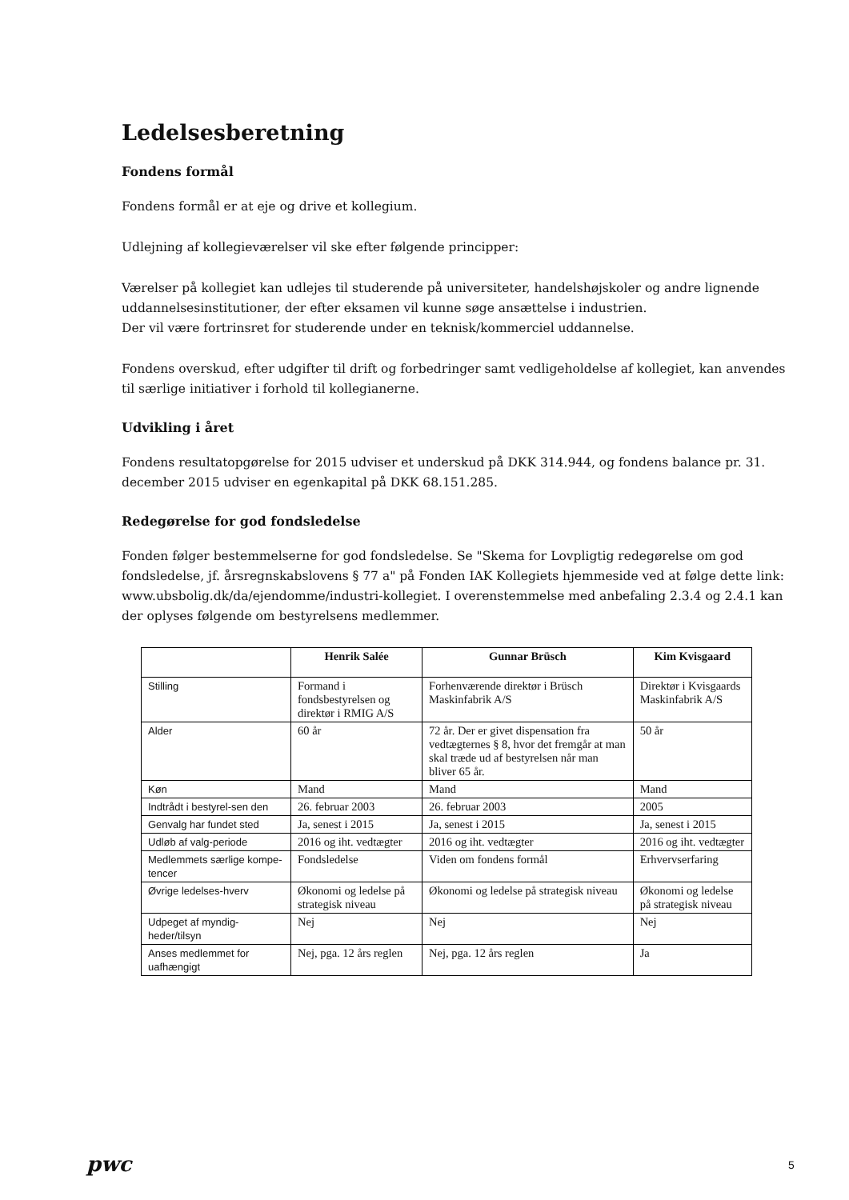Ledelsesberetning
Fondens formål
Fondens formål er at eje og drive et kollegium.
Udlejning af kollegieværelser vil ske efter følgende principper:
Værelser på kollegiet kan udlejes til studerende på universiteter, handelshøjskoler og andre lignende uddannelsesinstitutioner, der efter eksamen vil kunne søge ansættelse i industrien.
Der vil være fortrinsret for studerende under en teknisk/kommerciel uddannelse.
Fondens overskud, efter udgifter til drift og forbedringer samt vedligeholdelse af kollegiet, kan anvendes til særlige initiativer i forhold til kollegianerne.
Udvikling i året
Fondens resultatopgørelse for 2015 udviser et underskud på DKK 314.944, og fondens balance pr. 31. december 2015 udviser en egenkapital på DKK 68.151.285.
Redegørelse for god fondsledelse
Fonden følger bestemmelserne for god fondsledelse. Se "Skema for Lovpligtig redegørelse om god fondsledelse, jf. årsregnskabslovens § 77 a" på Fonden IAK Kollegiets hjemmeside ved at følge dette link: www.ubsbolig.dk/da/ejendomme/industri-kollegiet. I overenstemmelse med anbefaling 2.3.4 og 2.4.1 kan der oplyses følgende om bestyrelsens medlemmer.
| | Henrik Salée | Gunnar Brüsch | Kim Kvisgaard |
| --- | --- | --- | --- |
| Stilling | Formand i fondsbestyrelsen og direktør i RMIG A/S | Forhenværende direktør i Brüsch Maskinfabrik A/S | Direktør i Kvisgaards Maskinfabrik A/S |
| Alder | 60 år | 72 år. Der er givet dispensation fra vedtægternes § 8, hvor det fremgår at man skal træde ud af bestyrelsen når man bliver 65 år. | 50 år |
| Køn | Mand | Mand | Mand |
| Indtrådt i bestyrel-sen den | 26. februar 2003 | 26. februar 2003 | 2005 |
| Genvalg har fundet sted | Ja, senest i 2015 | Ja, senest i 2015 | Ja, senest i 2015 |
| Udløb af valg-periode | 2016 og iht. vedtægter | 2016 og iht. vedtægter | 2016 og iht. vedtægter |
| Medlemmets særlige kompe-tencer | Fondsledelse | Viden om fondens formål | Erhvervserfaring |
| Øvrige ledelses-hverv | Økonomi og ledelse på strategisk niveau | Økonomi og ledelse på strategisk niveau | Økonomi og ledelse på strategisk niveau |
| Udpeget af myndig-heder/tilsyn | Nej | Nej | Nej |
| Anses medlemmet for uafhængigt | Nej, pga. 12 års reglen | Nej, pga. 12 års reglen | Ja |
pwc 5